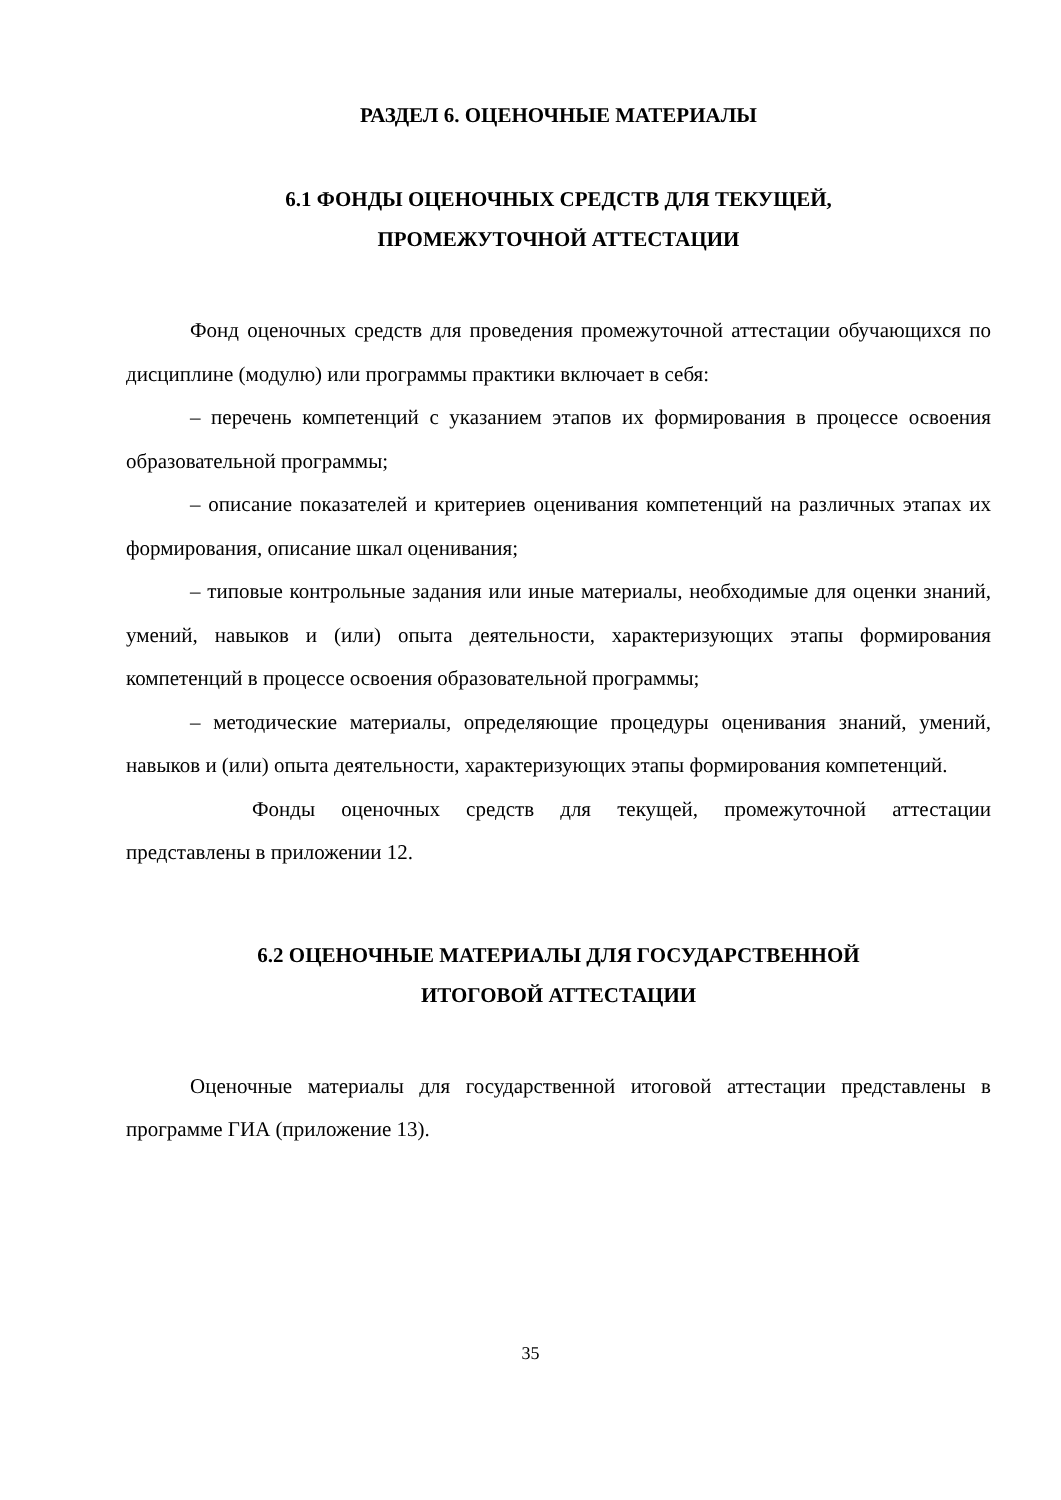РАЗДЕЛ 6. ОЦЕНОЧНЫЕ МАТЕРИАЛЫ
6.1 ФОНДЫ ОЦЕНОЧНЫХ СРЕДСТВ ДЛЯ ТЕКУЩЕЙ,
ПРОМЕЖУТОЧНОЙ АТТЕСТАЦИИ
Фонд оценочных средств для проведения промежуточной аттестации обучающихся по дисциплине (модулю) или программы практики включает в себя:
– перечень компетенций с указанием этапов их формирования в процессе освоения образовательной программы;
– описание показателей и критериев оценивания компетенций на различных этапах их формирования, описание шкал оценивания;
– типовые контрольные задания или иные материалы, необходимые для оценки знаний, умений, навыков и (или) опыта деятельности, характеризующих этапы формирования компетенций в процессе освоения образовательной программы;
– методические материалы, определяющие процедуры оценивания знаний, умений, навыков и (или) опыта деятельности, характеризующих этапы формирования компетенций.
Фонды оценочных средств для текущей, промежуточной аттестации представлены в приложении 12.
6.2 ОЦЕНОЧНЫЕ МАТЕРИАЛЫ ДЛЯ ГОСУДАРСТВЕННОЙ
ИТОГОВОЙ АТТЕСТАЦИИ
Оценочные материалы для государственной итоговой аттестации представлены в программе ГИА (приложение 13).
35